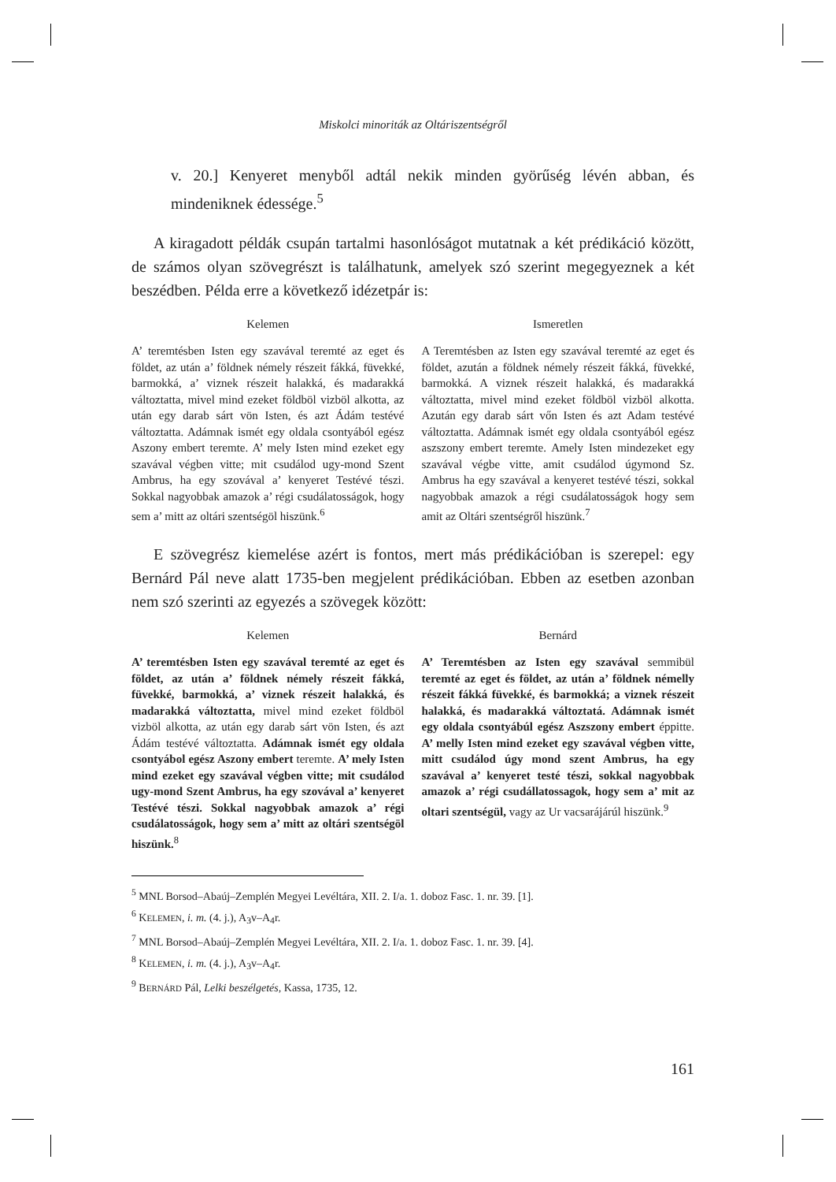Miskolci minoriták az Oltáriszentségről
v. 20.] Kenyeret menyből adtál nekik minden györűség lévén abban, és mindeniknek édessége.<sup>5</sup>
A kiragadott példák csupán tartalmi hasonlóságot mutatnak a két prédikáció között, de számos olyan szövegrészt is találhatunk, amelyek szó szerint megegyeznek a két beszédben. Példa erre a következő idézetpár is:
Kelemen
A’ teremtésben Isten egy szavával teremté az eget és földet, az után a’ földnek némely részeit fákká, füvekké, barmokká, a’ viznek részeit halakká, és madarakká változtatta, mivel mind ezeket földböl vizböl alkotta, az után egy darab sárt vön Isten, és azt Ádám testévé változtatta. Adámnak ismét egy oldala csontyából egész Aszony embert teremte. A’ mely Isten mind ezeket egy szavával végben vitte; mit csudálod ugy-mond Szent Ambrus, ha egy szovával a’ kenyeret Testévé tészi. Sokkal nagyobbak amazok a’ régi csudálatosságok, hogy sem a’ mitt az oltári szentségöl hiszünk.<sup>6</sup>
Ismeretlen
A Teremtésben az Isten egy szavával teremté az eget és földet, azután a földnek némely részeit fákká, füvekké, barmokká. A viznek részeit halakká, és madarakká változtatta, mivel mind ezeket földböl vizböl alkotta. Azután egy darab sárt vőn Isten és azt Adam testévé változtatta. Adámnak ismét egy oldala csontyából egész aszszony embert teremte. Amely Isten mindezeket egy szavával végbe vitte, amit csudálod úgymond Sz. Ambrus ha egy szavával a kenyeret testévé tészi, sokkal nagyobbak amazok a régi csudálatosságok hogy sem amit az Oltári szentségről hiszünk.<sup>7</sup>
E szövegrész kiemelése azért is fontos, mert más prédikációban is szerepel: egy Bernárd Pál neve alatt 1735-ben megjelent prédikációban. Ebben az esetben azonban nem szó szerinti az egyezés a szövegek között:
Kelemen
A’ teremtésben Isten egy szavával teremté az eget és földet, az után a’ földnek némely részeit fákká, füvekké, barmokká, a’ viznek részeit halakká, és madarakká változtatta, mivel mind ezeket földböl vizböl alkotta, az után egy darab sárt vön Isten, és azt Ádám testévé változtatta. Adámnak ismét egy oldala csontyábol egész Aszony embert teremte. A’ mely Isten mind ezeket egy szavával végben vitte; mit csudálod ugy-mond Szent Ambrus, ha egy szovával a’ kenyeret Testévé tészi. Sokkal nagyobbak amazok a’ régi csudálatosságok, hogy sem a’ mitt az oltári szentségöl hiszünk.<sup>8</sup>
Bernárd
A’ Teremtésben az Isten egy szavával semmibül teremté az eget és földet, az után a’ földnek némelly részeit fákká füvekké, és barmokká; a viznek részeit halakká, és madarakká változtatá. Adámnak ismét egy oldala csontyábúl egész Aszszony embert éppitte. A’ melly Isten mind ezeket egy szavával végben vitte, mitt csudálod úgy mond szent Ambrus, ha egy szavával a’ kenyeret testé tészi, sokkal nagyobbak amazok a’ régi csudállatossagok, hogy sem a’ mit az oltari szentségül, vagy az Ur vacsarájárúl hiszünk.<sup>9</sup>
<sup>5</sup> MNL Borsod–Abaúj–Zemplén Megyei Levéltára, XII. 2. I/a. 1. doboz Fasc. 1. nr. 39. [1].
<sup>6</sup> KELEMEN, i. m. (4. j.), A<sub>3</sub>v–A<sub>4</sub>r.
<sup>7</sup> MNL Borsod–Abaúj–Zemplén Megyei Levéltára, XII. 2. I/a. 1. doboz Fasc. 1. nr. 39. [4].
<sup>8</sup> KELEMEN, i. m. (4. j.), A<sub>3</sub>v–A<sub>4</sub>r.
<sup>9</sup> BERNÁRD Pál, Lelki beszélgetés, Kassa, 1735, 12.
161